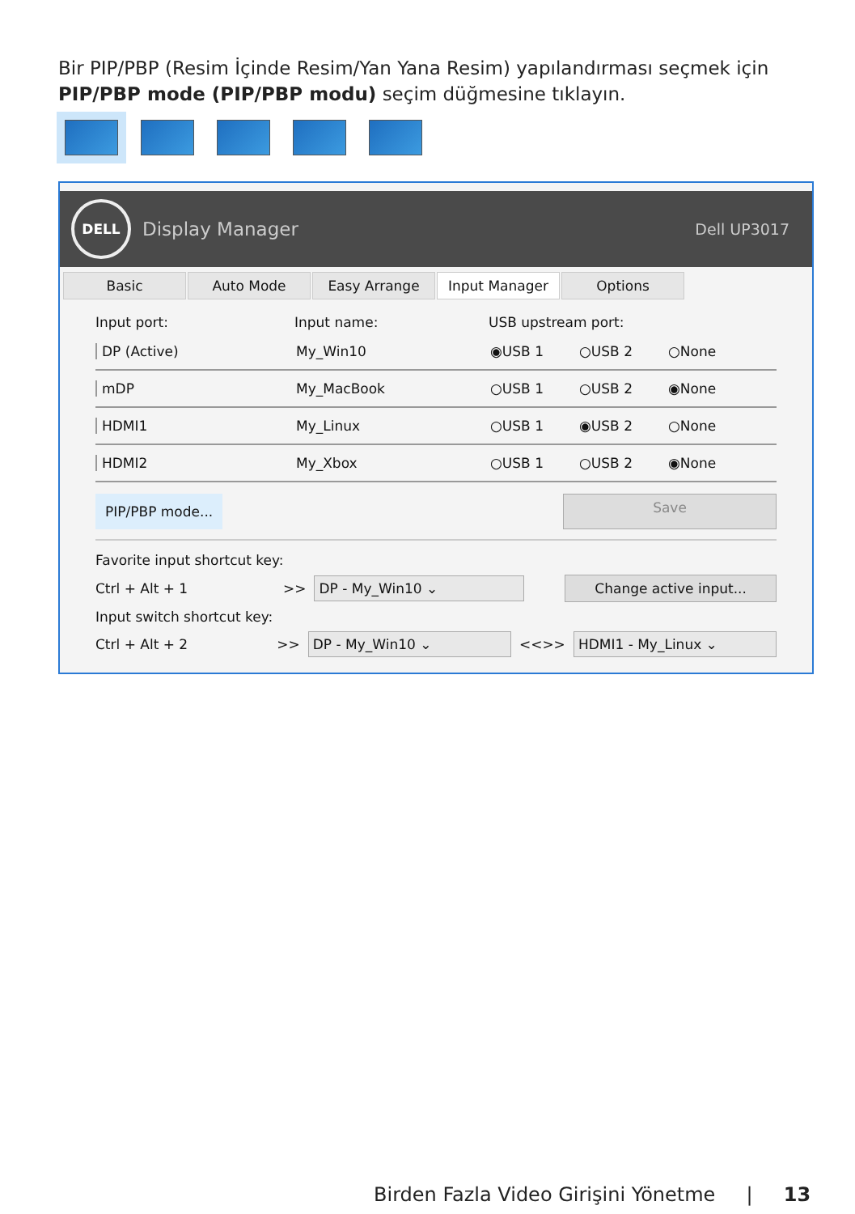Bir PIP/PBP (Resim İçinde Resim/Yan Yana Resim) yapılandırması seçmek için PIP/PBP mode (PIP/PBP modu) seçim düğmesine tıklayın.
DELL
Display Manager Dell UP3017
Basic Auto Mode Easy Arrange Input Manager Options
Input port: Input name: USB upstream port:
DP (Active) My_Win10 ◉USB 1 ○USB 2 ○None
mDP My_MacBook ○USB 1 ○USB 2 ◉None
HDMI1 My_Linux ○USB 1 ◉USB 2 ○None
HDMI2 My_Xbox ○USB 1 ○USB 2 ◉None
PIP/PBP mode... Save
Favorite input shortcut key:
Ctrl + Alt + 1 >> DP - My_Win10 ⌄ Change active input...
Input switch shortcut key:
Ctrl + Alt + 2 >> DP - My_Win10 ⌄ <<>> HDMI1 - My_Linux ⌄
Birden Fazla Video Girişini Yönetme | 13